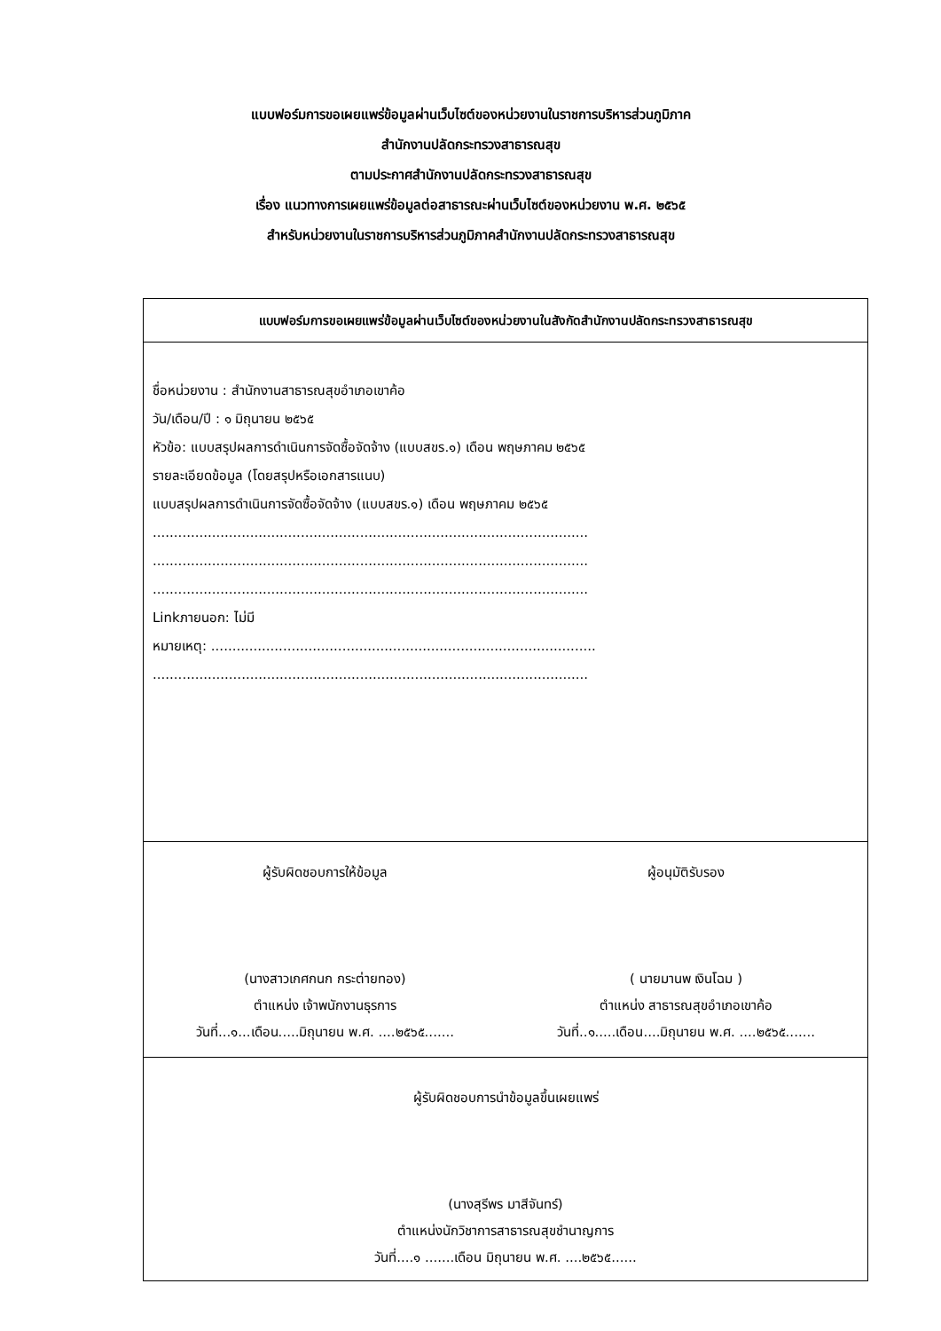แบบฟอร์มการขอเผยแพร่ข้อมูลผ่านเว็บไซต์ของหน่วยงานในราชการบริหารส่วนภูมิภาค
สำนักงานปลัดกระทรวงสาธารณสุข
ตามประกาศสำนักงานปลัดกระทรวงสาธารณสุข
เรื่อง แนวทางการเผยแพร่ข้อมูลต่อสาธารณะผ่านเว็บไซต์ของหน่วยงาน พ.ศ. ๒๕๖๕
สำหรับหน่วยงานในราชการบริหารส่วนภูมิภาคสำนักงานปลัดกระทรวงสาธารณสุข
| แบบฟอร์มการขอเผยแพร่ข้อมูลผ่านเว็บไซต์ของหน่วยงานในสังกัดสำนักงานปลัดกระทรวงสาธารณสุข |
| --- |
| ชื่อหน่วยงาน : สำนักงานสาธารณสุขอำเภอเขาค้อ วัน/เดือน/ปี : ๑ มิถุนายน ๒๕๖๕ หัวข้อ: แบบสรุปผลการดำเนินการจัดซื้อจัดจ้าง (แบบสขร.๑) เดือน พฤษภาคม ๒๕๖๕ รายละเอียดข้อมูล (โดยสรุปหรือเอกสารแนบ) แบบสรุปผลการดำเนินการจัดซื้อจัดจ้าง (แบบสขร.๑) เดือน พฤษภาคม ๒๕๖๕ ....................................................................................................... ....................................................................................................... ....................................................................................................... Linkภายนอก: ไม่มี หมายเหตุ: ........................................................................................... ....................................................................................................... |
| ผู้รับผิดชอบการให้ข้อมูล (นางสาวเกศกนก กระต่ายทอง) ตำแหน่ง เจ้าพนักงานธุรการ วันที่...๑...เดือน.....มิถุนายน พ.ศ. ....๒๕๖๕....... ผู้อนุมัติรับรอง ( นายมานพ เงินโฉม ) ตำแหน่ง สาธารณสุขอำเภอเขาค้อ วันที่..๑.....เดือน....มิถุนายน พ.ศ. ....๒๕๖๕....... |
| ผู้รับผิดชอบการนำข้อมูลขึ้นเผยแพร่ (นางสุรีพร มาสีจันทร์) ตำแหน่งนักวิชาการสาธารณสุขชำนาญการ วันที่....๑ .......เดือน มิถุนายน พ.ศ. ....๒๕๖๕...... |